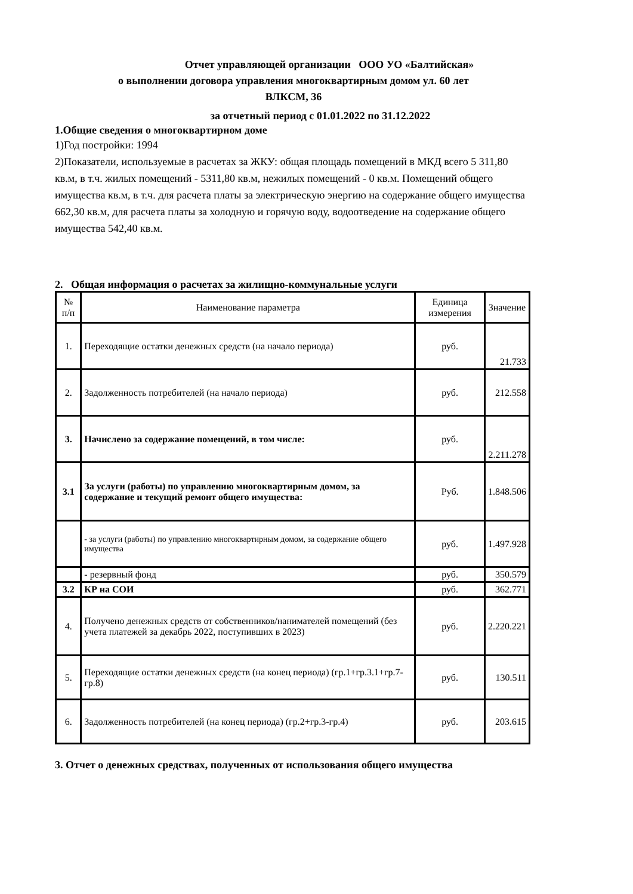Отчет управляющей организации ООО УО «Балтийская»
о выполнении договора управления многоквартирным домом ул. 60 лет
ВЛКСМ, 36
за отчетный период с 01.01.2022 по 31.12.2022
1.Общие сведения о многоквартирном доме
1)Год постройки: 1994
2)Показатели, используемые в расчетах за ЖКУ: общая площадь помещений в МКД всего 5 311,80 кв.м, в т.ч. жилых помещений - 5311,80 кв.м, нежилых помещений - 0 кв.м. Помещений общего имущества кв.м, в т.ч. для расчета платы за электрическую энергию на содержание общего имущества 662,30 кв.м, для расчета платы за холодную и горячую воду, водоотведение на содержание общего имущества 542,40 кв.м.
2. Общая информация о расчетах за жилищно-коммунальные услуги
| № п/п | Наименование параметра | Единица измерения | Значение |
| --- | --- | --- | --- |
| 1. | Переходящие остатки денежных средств (на начало периода) | руб. | 21.733 |
| 2. | Задолженность потребителей (на начало периода) | руб. | 212.558 |
| 3. | Начислено за содержание помещений, в том числе: | руб. | 2.211.278 |
| 3.1 | За услуги (работы) по управлению многоквартирным домом, за содержание и текущий ремонт общего имущества: | Руб. | 1.848.506 |
| | - за услуги (работы) по управлению многоквартирным домом, за содержание общего имущества | руб. | 1.497.928 |
| | - резервный фонд | руб. | 350.579 |
| 3.2 | КР на СОИ | руб. | 362.771 |
| 4. | Получено денежных средств от собственников/нанимателей помещений (без учета платежей за декабрь 2022, поступивших в 2023) | руб. | 2.220.221 |
| 5. | Переходящие остатки денежных средств (на конец периода) (гр.1+гр.3.1+гр.7-гр.8) | руб. | 130.511 |
| 6. | Задолженность потребителей (на конец периода) (гр.2+гр.3-гр.4) | руб. | 203.615 |
3. Отчет о денежных средствах, полученных от использования общего имущества